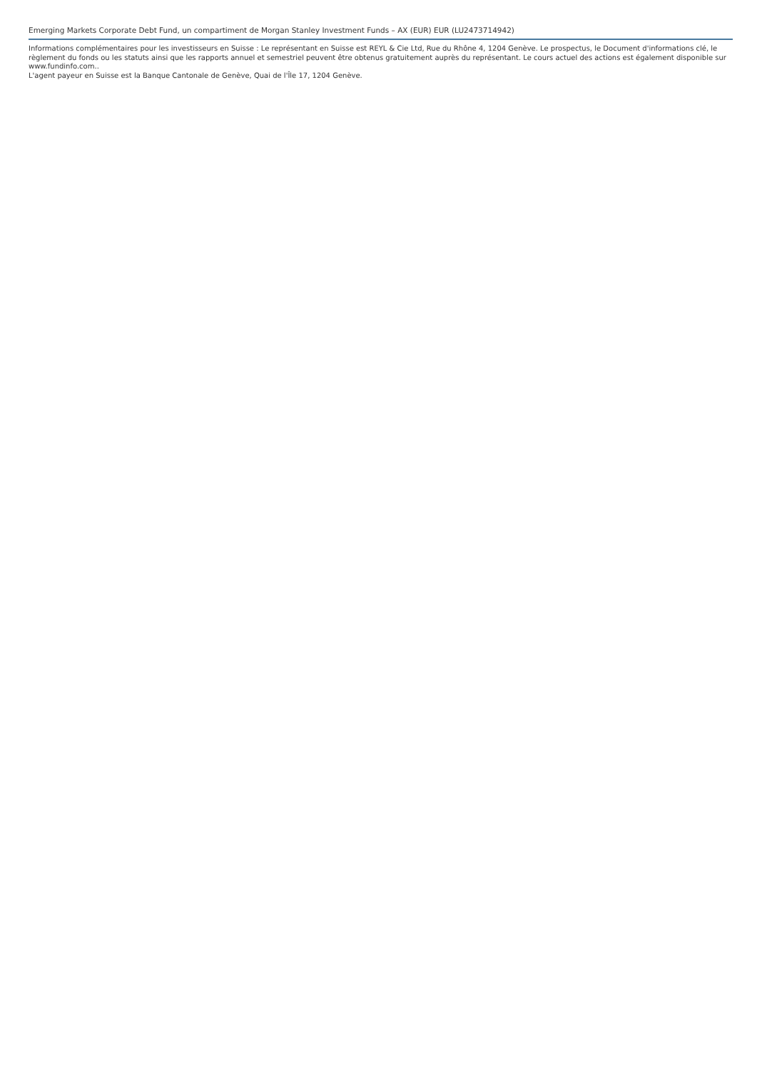Emerging Markets Corporate Debt Fund, un compartiment de Morgan Stanley Investment Funds – AX (EUR) EUR (LU2473714942)
Informations complémentaires pour les investisseurs en Suisse : Le représentant en Suisse est REYL & Cie Ltd, Rue du Rhône 4, 1204 Genève. Le prospectus, le Document d'informations clé, le règlement du fonds ou les statuts ainsi que les rapports annuel et semestriel peuvent être obtenus gratuitement auprès du représentant. Le cours actuel des actions est également disponible sur www.fundinfo.com..
L'agent payeur en Suisse est la Banque Cantonale de Genève, Quai de l'Île 17, 1204 Genève.